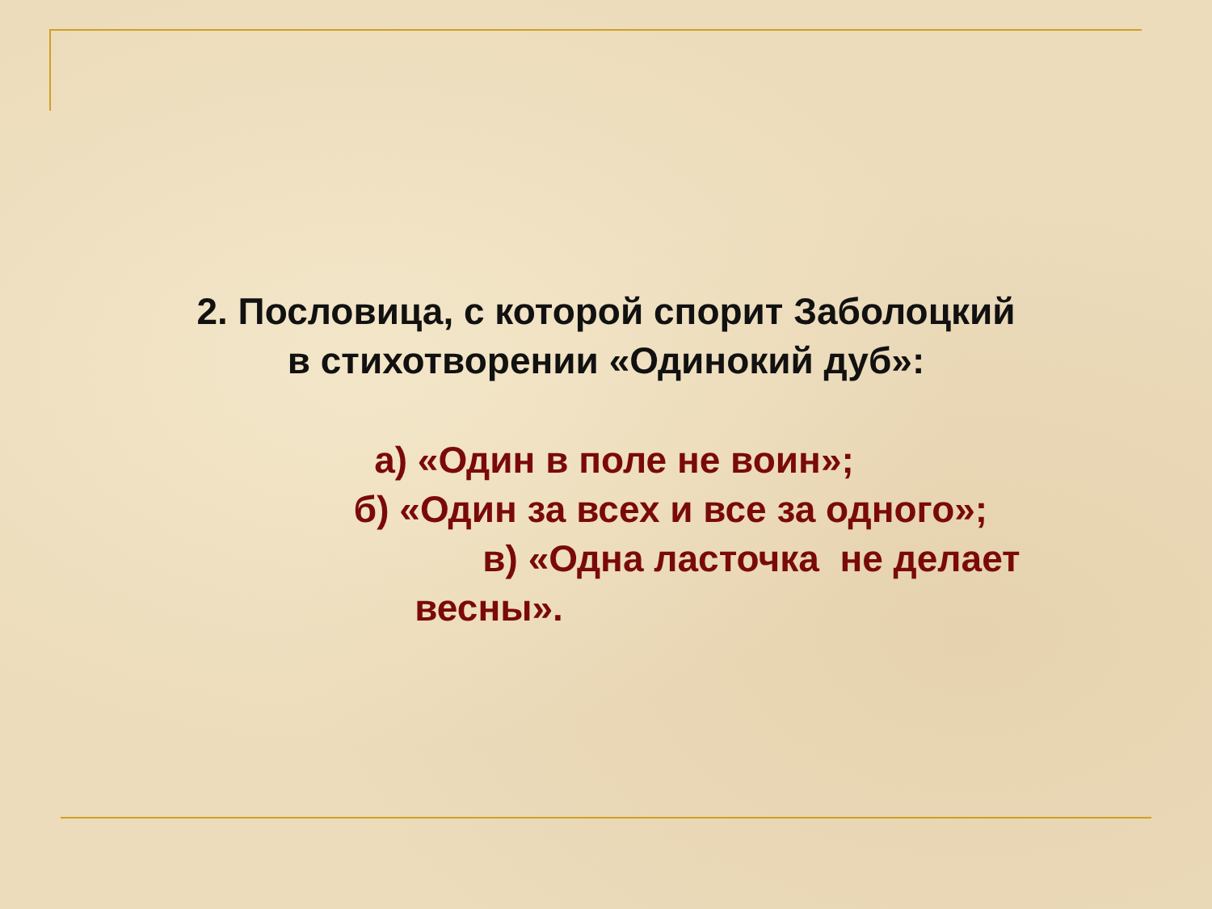2. Пословица, с которой спорит Заболоцкий
в стихотворении «Одинокий дуб»:
а) «Один в поле не воин»;
б) «Один за всех и все за одного»;
в) «Одна ласточка не делает
весны».